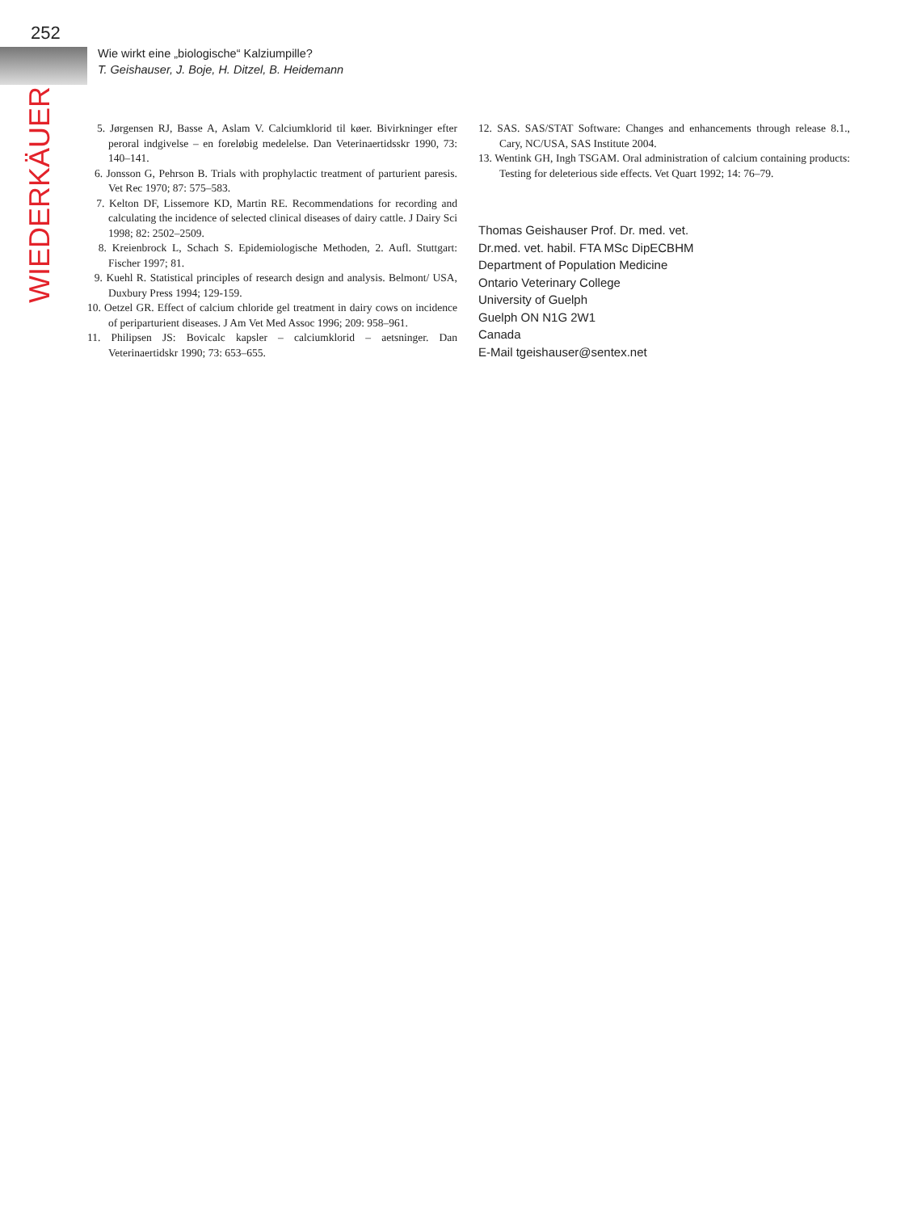252
Wie wirkt eine „biologische“ Kalziumpille?
T. Geishauser, J. Boje, H. Ditzel, B. Heidemann
WIEDERKÄUER
5. Jørgensen RJ, Basse A, Aslam V. Calciumklorid til køer. Bivirkninger efter peroral indgivelse – en foreløbig medelelse. Dan Veterinaertidsskr 1990, 73: 140–141.
6. Jonsson G, Pehrson B. Trials with prophylactic treatment of parturient paresis. Vet Rec 1970; 87: 575–583.
7. Kelton DF, Lissemore KD, Martin RE. Recommendations for recording and calculating the incidence of selected clinical diseases of dairy cattle. J Dairy Sci 1998; 82: 2502–2509.
8. Kreienbrock L, Schach S. Epidemiologische Methoden, 2. Aufl. Stuttgart: Fischer 1997; 81.
9. Kuehl R. Statistical principles of research design and analysis. Belmont/ USA, Duxbury Press 1994; 129-159.
10. Oetzel GR. Effect of calcium chloride gel treatment in dairy cows on incidence of periparturient diseases. J Am Vet Med Assoc 1996; 209: 958–961.
11. Philipsen JS: Bovicalc kapsler – calciumklorid – aetsninger. Dan Veterinaertidskr 1990; 73: 653–655.
12. SAS. SAS/STAT Software: Changes and enhancements through release 8.1., Cary, NC/USA, SAS Institute 2004.
13. Wentink GH, Ingh TSGAM. Oral administration of calcium containing products: Testing for deleterious side effects. Vet Quart 1992; 14: 76–79.
Thomas Geishauser Prof. Dr. med. vet.
Dr.med. vet. habil. FTA MSc DipECBHM
Department of Population Medicine
Ontario Veterinary College
University of Guelph
Guelph ON N1G 2W1
Canada
E-Mail tgeishauser@sentex.net